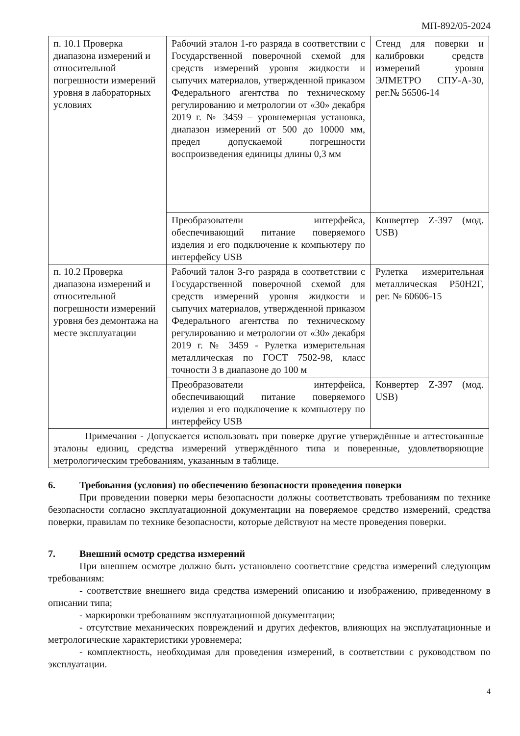МП-892/05-2024
| п. 10.1 Проверка диапазона измерений и относительной погрешности измерений уровня в лабораторных условиях | Рабочий эталон 1-го разряда в соответствии с Государственной поверочной схемой для средств измерений уровня жидкости и сыпучих материалов, утвержденной приказом Федерального агентства по техническому регулированию и метрологии от «30» декабря 2019 г. № 3459 – уровнемерная установка, диапазон измерений от 500 до 10000 мм, предел допускаемой погрешности воспроизведения единицы длины 0,3 мм | Стенд для поверки и калибровки средств измерений уровня ЭЛМЕТРО СПУ-А-30, рег.№ 56506-14 |
| | Преобразователи интерфейса, обеспечивающий питание поверяемого изделия и его подключение к компьютеру по интерфейсу USB | Конвертер Z-397 (мод. USB) |
| п. 10.2 Проверка диапазона измерений и относительной погрешности измерений уровня без демонтажа на месте эксплуатации | Рабочий талон 3-го разряда в соответствии с Государственной поверочной схемой для средств измерений уровня жидкости и сыпучих материалов, утвержденной приказом Федерального агентства по техническому регулированию и метрологии от «30» декабря 2019 г. № 3459 - Рулетка измерительная металлическая по ГОСТ 7502-98, класс точности 3 в диапазоне до 100 м | Рулетка измерительная металлическая Р50Н2Г, рег. № 60606-15 |
| | Преобразователи интерфейса, обеспечивающий питание поверяемого изделия и его подключение к компьютеру по интерфейсу USB | Конвертер Z-397 (мод. USB) |
| Примечания - Допускается использовать при поверке другие утверждённые и аттестованные эталоны единиц, средства измерений утверждённого типа и поверенные, удовлетворяющие метрологическим требованиям, указанным в таблице. | | |
6. Требования (условия) по обеспечению безопасности проведения поверки
При проведении поверки меры безопасности должны соответствовать требованиям по технике безопасности согласно эксплуатационной документации на поверяемое средство измерений, средства поверки, правилам по технике безопасности, которые действуют на месте проведения поверки.
7. Внешний осмотр средства измерений
При внешнем осмотре должно быть установлено соответствие средства измерений следующим требованиям:
- соответствие внешнего вида средства измерений описанию и изображению, приведенному в описании типа;
- маркировки требованиям эксплуатационной документации;
- отсутствие механических повреждений и других дефектов, влияющих на эксплуатационные и метрологические характеристики уровнемера;
- комплектность, необходимая для проведения измерений, в соответствии с руководством по эксплуатации.
4